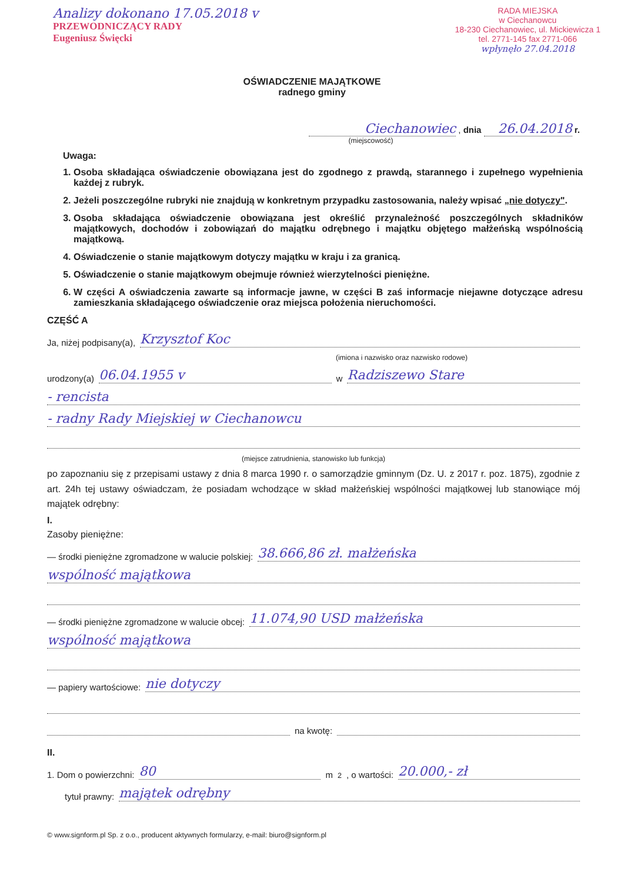Analizy dokonano 17.05.2018 v
PRZEWODNICZĄCY RADY
Eugeniusz Święcki
RADA MIEJSKA
w Ciechanowcu
18-230 Ciechanowiec, ul. Mickiewicza 1
tel. 2771-145 fax 2771-066
wpłynęło 27.04.2018
OŚWIADCZENIE MAJĄTKOWE
radnego gminy
Ciechanowiec , dnia 26.04.2018 r.
(miejscowość)
Uwaga:
1. Osoba składająca oświadczenie obowiązana jest do zgodnego z prawdą, starannego i zupełnego wypełnienia każdej z rubryk.
2. Jeżeli poszczególne rubryki nie znajdują w konkretnym przypadku zastosowania, należy wpisać „nie dotyczy".
3. Osoba składająca oświadczenie obowiązana jest określić przynależność poszczególnych składników majątkowych, dochodów i zobowiązań do majątku odrębnego i majątku objętego małżeńską wspólnością majątkową.
4. Oświadczenie o stanie majątkowym dotyczy majątku w kraju i za granicą.
5. Oświadczenie o stanie majątkowym obejmuje również wierzytelności pieniężne.
6. W części A oświadczenia zawarte są informacje jawne, w części B zaś informacje niejawne dotyczące adresu zamieszkania składającego oświadczenie oraz miejsca położenia nieruchomości.
CZĘŚĆ A
Ja, niżej podpisany(a), Krzysztof Koc
(imiona i nazwisko oraz nazwisko rodowe)
urodzony(a) 06.04.1955 v w Radziszewo Stare
- rencista
- radny Rady Miejskiej w Ciechanowcu
(miejsce zatrudnienia, stanowisko lub funkcja)
po zapoznaniu się z przepisami ustawy z dnia 8 marca 1990 r. o samorządzie gminnym (Dz. U. z 2017 r. poz. 1875), zgodnie z art. 24h tej ustawy oświadczam, że posiadam wchodzące w skład małżeńskiej wspólności majątkowej lub stanowiące mój majątek odrębny:
I.
Zasoby pieniężne:
— środki pieniężne zgromadzone w walucie polskiej: 38.666,86 zł. małżeńska
wspólność majątkowa
— środki pieniężne zgromadzone w walucie obcej: 11.074,90 USD małżeńska
wspólność majątkowa
— papiery wartościowe: nie dotyczy
na kwotę:
II.
1. Dom o powierzchni: 80 m <sup>2</sup>, o wartości: 20.000,- zł
tytuł prawny: majątek odrębny
© www.signform.pl Sp. z o.o., producent aktywnych formularzy, e-mail: biuro@signform.pl